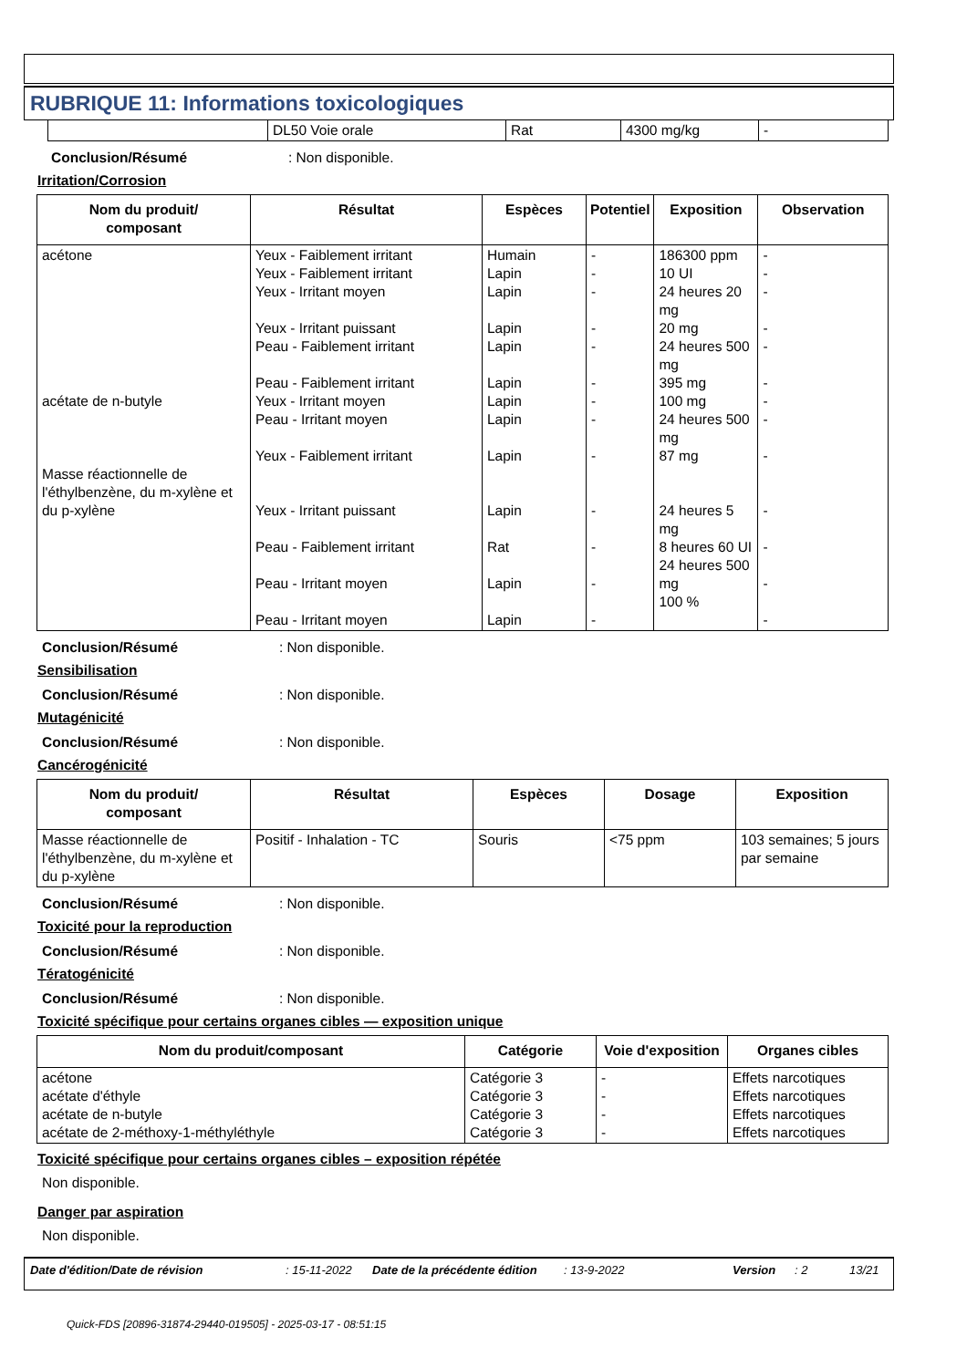RUBRIQUE 11: Informations toxicologiques
| | DL50 Voie orale | Rat | 4300 mg/kg | - |
Conclusion/Résumé: Non disponible.
Irritation/Corrosion
| Nom du produit/ composant | Résultat | Espèces | Potentiel | Exposition | Observation |
| --- | --- | --- | --- | --- | --- |
| acétone acétate de n-butyle Masse réactionnelle de l'éthylbenzène, du m-xylène et du p-xylène | Yeux - Faiblement irritant Yeux - Faiblement irritant Yeux - Irritant moyen Yeux - Irritant puissant Peau - Faiblement irritant Peau - Faiblement irritant Yeux - Irritant moyen Peau - Irritant moyen Yeux - Faiblement irritant Yeux - Irritant puissant Peau - Faiblement irritant Peau - Irritant moyen Peau - Irritant moyen | Humain Lapin Lapin Lapin Lapin Lapin Lapin Lapin Lapin Lapin Rat Lapin Lapin | - - - - - - - - - - - - - | 186300 ppm 10 UI 24 heures 20 mg 20 mg 24 heures 500 mg 395 mg 100 mg 24 heures 500 mg 87 mg 24 heures 5 mg 8 heures 60 UI 24 heures 500 mg 100 % | - - - - - - - - - - - - - |
Conclusion/Résumé: Non disponible.
Sensibilisation
Conclusion/Résumé: Non disponible.
Mutagénicité
Conclusion/Résumé: Non disponible.
Cancérogénicité
| Nom du produit/ composant | Résultat | Espèces | Dosage | Exposition |
| --- | --- | --- | --- | --- |
| Masse réactionnelle de l'éthylbenzène, du m-xylène et du p-xylène | Positif - Inhalation - TC | Souris | <75 ppm | 103 semaines; 5 jours par semaine |
Conclusion/Résumé: Non disponible.
Toxicité pour la reproduction
Conclusion/Résumé: Non disponible.
Tératogénicité
Conclusion/Résumé: Non disponible.
Toxicité spécifique pour certains organes cibles — exposition unique
| Nom du produit/composant | Catégorie | Voie d'exposition | Organes cibles |
| --- | --- | --- | --- |
| acétone acétate d'éthyle acétate de n-butyle acétate de 2-méthoxy-1-méthyléthyle | Catégorie 3 Catégorie 3 Catégorie 3 Catégorie 3 | - - - - | Effets narcotiques Effets narcotiques Effets narcotiques Effets narcotiques |
Toxicité spécifique pour certains organes cibles – exposition répétée
Non disponible.
Danger par aspiration
Non disponible.
Date d'édition/Date de révision: 15-11-2022 Date de la précédente édition: 13-9-2022 Version: 2 13/21
Quick-FDS [20896-31874-29440-019505] - 2025-03-17 - 08:51:15